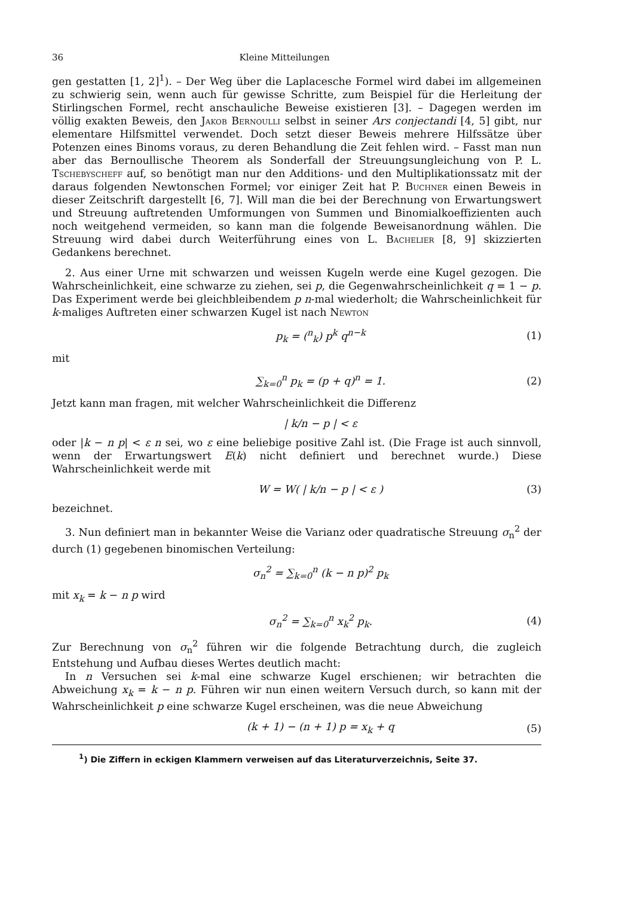36 Kleine Mitteilungen
gen gestatten [1, 2]<sup>1</sup>). – Der Weg über die Laplacesche Formel wird dabei im allgemeinen zu schwierig sein, wenn auch für gewisse Schritte, zum Beispiel für die Herleitung der Stirlingschen Formel, recht anschauliche Beweise existieren [3]. – Dagegen werden im völlig exakten Beweis, den Jakob Bernoulli selbst in seiner Ars conjectandi [4, 5] gibt, nur elementare Hilfsmittel verwendet. Doch setzt dieser Beweis mehrere Hilfssätze über Potenzen eines Binoms voraus, zu deren Behandlung die Zeit fehlen wird. – Fasst man nun aber das Bernoullische Theorem als Sonderfall der Streuungsungleichung von P. L. Tschebyscheff auf, so benötigt man nur den Additions- und den Multiplikationssatz mit der daraus folgenden Newtonschen Formel; vor einiger Zeit hat P. Buchner einen Beweis in dieser Zeitschrift dargestellt [6, 7]. Will man die bei der Berechnung von Erwartungswert und Streuung auftretenden Umformungen von Summen und Binomialkoeffizienten auch noch weitgehend vermeiden, so kann man die folgende Beweisanordnung wählen. Die Streuung wird dabei durch Weiterführung eines von L. Bachelier [8, 9] skizzierten Gedankens berechnet.
2. Aus einer Urne mit schwarzen und weissen Kugeln werde eine Kugel gezogen. Die Wahrscheinlichkeit, eine schwarze zu ziehen, sei p, die Gegenwahrscheinlichkeit q = 1 − p. Das Experiment werde bei gleichbleibendem p n-mal wiederholt; die Wahrscheinlichkeit für k-maliges Auftreten einer schwarzen Kugel ist nach Newton
p<sub>k</sub> = (<sup>n</sup><sub>k</sub>) p<sup>k</sup> q<sup>n−k</sup> (1)
mit
∑<sub>k=0</sub><sup>n</sup> p<sub>k</sub> = (p + q)<sup>n</sup> = 1. (2)
Jetzt kann man fragen, mit welcher Wahrscheinlichkeit die Differenz
| k/n − p | < ε
oder |k − n p| < ε n sei, wo ε eine beliebige positive Zahl ist. (Die Frage ist auch sinnvoll, wenn der Erwartungswert E(k) nicht definiert und berechnet wurde.) Diese Wahrscheinlichkeit werde mit
W = W( | k/n − p | < ε ) (3)
bezeichnet.
3. Nun definiert man in bekannter Weise die Varianz oder quadratische Streuung σ<sub>n</sub><sup>2</sup> der durch (1) gegebenen binomischen Verteilung:
σ<sub>n</sub><sup>2</sup> = ∑<sub>k=0</sub><sup>n</sup> (k − n p)<sup>2</sup> p<sub>k</sub>
mit x<sub>k</sub> = k − n p wird
σ<sub>n</sub><sup>2</sup> = ∑<sub>k=0</sub><sup>n</sup> x<sub>k</sub><sup>2</sup> p<sub>k</sub>. (4)
Zur Berechnung von σ<sub>n</sub><sup>2</sup> führen wir die folgende Betrachtung durch, die zugleich Entstehung und Aufbau dieses Wertes deutlich macht:
In n Versuchen sei k-mal eine schwarze Kugel erschienen; wir betrachten die Abweichung x<sub>k</sub> = k − n p. Führen wir nun einen weitern Versuch durch, so kann mit der Wahrscheinlichkeit p eine schwarze Kugel erscheinen, was die neue Abweichung
(k + 1) − (n + 1) p = x<sub>k</sub> + q (5)
<sup>1</sup>) Die Ziffern in eckigen Klammern verweisen auf das Literaturverzeichnis, Seite 37.